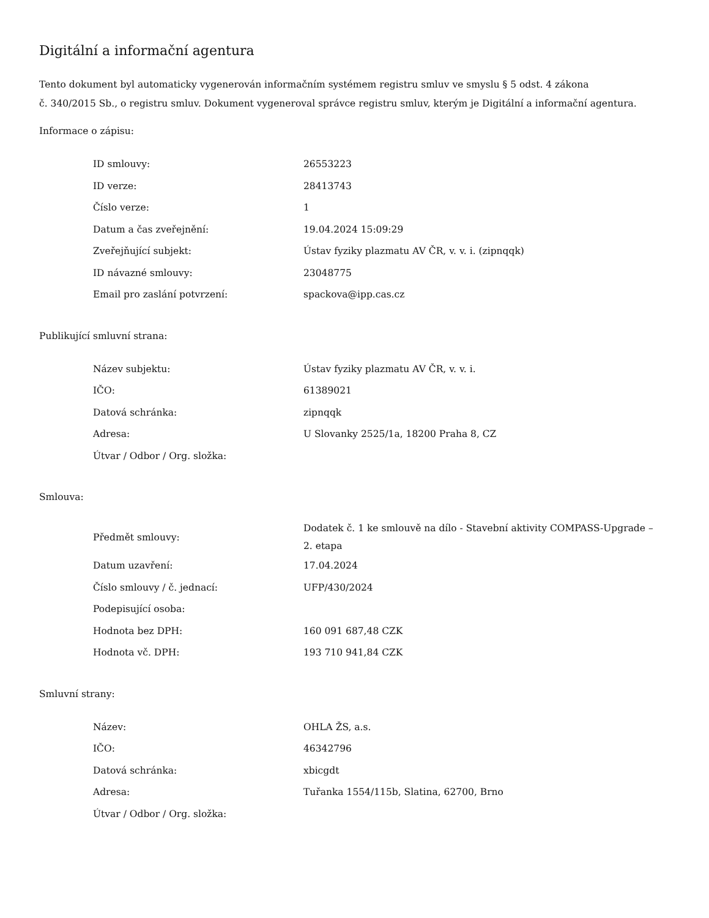Digitální a informační agentura
Tento dokument byl automaticky vygenerován informačním systémem registru smluv ve smyslu § 5 odst. 4 zákona
č. 340/2015 Sb., o registru smluv. Dokument vygeneroval správce registru smluv, kterým je Digitální a informační agentura.
Informace o zápisu:
| ID smlouvy: | 26553223 |
| ID verze: | 28413743 |
| Číslo verze: | 1 |
| Datum a čas zveřejnění: | 19.04.2024 15:09:29 |
| Zveřejňující subjekt: | Ústav fyziky plazmatu AV ČR, v. v. i. (zipnqqk) |
| ID návazné smlouvy: | 23048775 |
| Email pro zaslání potvrzení: | spackova@ipp.cas.cz |
Publikující smluvní strana:
| Název subjektu: | Ústav fyziky plazmatu AV ČR, v. v. i. |
| IČO: | 61389021 |
| Datová schránka: | zipnqqk |
| Adresa: | U Slovanky 2525/1a, 18200 Praha 8, CZ |
| Útvar / Odbor / Org. složka: | |
Smlouva:
| Předmět smlouvy: | Dodatek č. 1 ke smlouvě na dílo - Stavební aktivity COMPASS-Upgrade – 2. etapa |
| Datum uzavření: | 17.04.2024 |
| Číslo smlouvy / č. jednací: | UFP/430/2024 |
| Podepisující osoba: | |
| Hodnota bez DPH: | 160 091 687,48 CZK |
| Hodnota vč. DPH: | 193 710 941,84 CZK |
Smluvní strany:
| Název: | OHLA ŽS, a.s. |
| IČO: | 46342796 |
| Datová schránka: | xbicgdt |
| Adresa: | Tuřanka 1554/115b, Slatina, 62700, Brno |
| Útvar / Odbor / Org. složka: | |